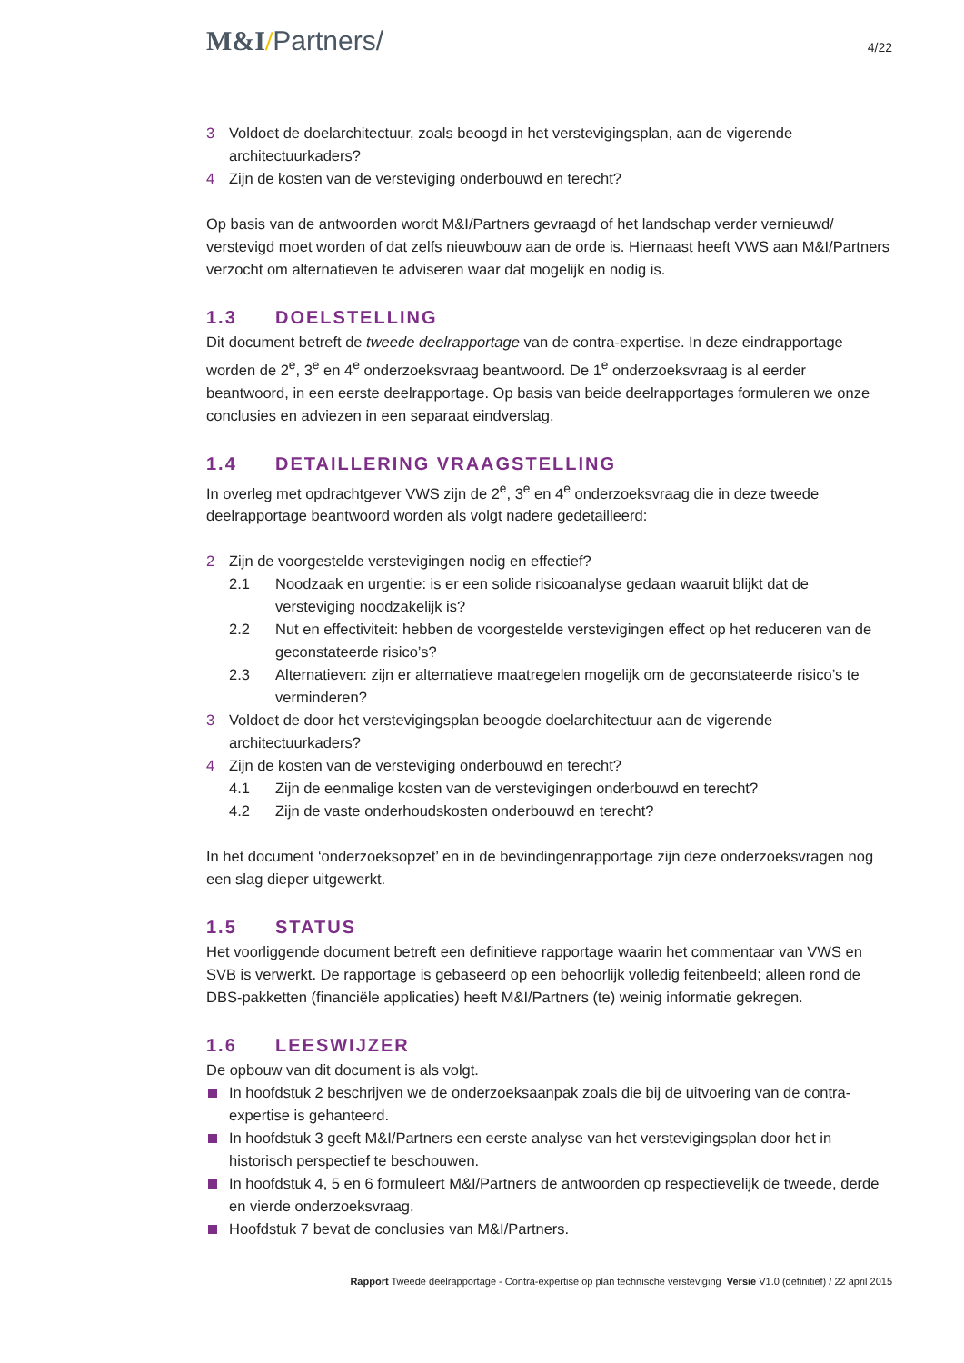M&I/Partners/
4/22
3 Voldoet de doelarchitectuur, zoals beoogd in het verstevigingsplan, aan de vigerende architectuurkaders?
4 Zijn de kosten van de versteviging onderbouwd en terecht?
Op basis van de antwoorden wordt M&I/Partners gevraagd of het landschap verder vernieuwd/ verstevigd moet worden of dat zelfs nieuwbouw aan de orde is. Hiernaast heeft VWS aan M&I/Partners verzocht om alternatieven te adviseren waar dat mogelijk en nodig is.
1.3 DOELSTELLING
Dit document betreft de tweede deelrapportage van de contra-expertise. In deze eindrapportage worden de 2<sup>e</sup>, 3<sup>e</sup> en 4<sup>e</sup> onderzoeksvraag beantwoord. De 1<sup>e</sup> onderzoeksvraag is al eerder beantwoord, in een eerste deelrapportage. Op basis van beide deelrapportages formuleren we onze conclusies en adviezen in een separaat eindverslag.
1.4 DETAILLERING VRAAGSTELLING
In overleg met opdrachtgever VWS zijn de 2<sup>e</sup>, 3<sup>e</sup> en 4<sup>e</sup> onderzoeksvraag die in deze tweede deelrapportage beantwoord worden als volgt nadere gedetailleerd:
2 Zijn de voorgestelde verstevigingen nodig en effectief?
2.1 Noodzaak en urgentie: is er een solide risicoanalyse gedaan waaruit blijkt dat de versteviging noodzakelijk is?
2.2 Nut en effectiviteit: hebben de voorgestelde verstevigingen effect op het reduceren van de geconstateerde risico’s?
2.3 Alternatieven: zijn er alternatieve maatregelen mogelijk om de geconstateerde risico’s te verminderen?
3 Voldoet de door het verstevigingsplan beoogde doelarchitectuur aan de vigerende architectuurkaders?
4 Zijn de kosten van de versteviging onderbouwd en terecht?
4.1 Zijn de eenmalige kosten van de verstevigingen onderbouwd en terecht?
4.2 Zijn de vaste onderhoudskosten onderbouwd en terecht?
In het document ‘onderzoeksopzet’ en in de bevindingenrapportage zijn deze onderzoeksvragen nog een slag dieper uitgewerkt.
1.5 STATUS
Het voorliggende document betreft een definitieve rapportage waarin het commentaar van VWS en SVB is verwerkt. De rapportage is gebaseerd op een behoorlijk volledig feitenbeeld; alleen rond de DBS-pakketten (financiële applicaties) heeft M&I/Partners (te) weinig informatie gekregen.
1.6 LEESWIJZER
De opbouw van dit document is als volgt.
In hoofdstuk 2 beschrijven we de onderzoeksaanpak zoals die bij de uitvoering van de contra-expertise is gehanteerd.
In hoofdstuk 3 geeft M&I/Partners een eerste analyse van het verstevigingsplan door het in historisch perspectief te beschouwen.
In hoofdstuk 4, 5 en 6 formuleert M&I/Partners de antwoorden op respectievelijk de tweede, derde en vierde onderzoeksvraag.
Hoofdstuk 7 bevat de conclusies van M&I/Partners.
Rapport Tweede deelrapportage - Contra-expertise op plan technische versteviging Versie V1.0 (definitief) / 22 april 2015